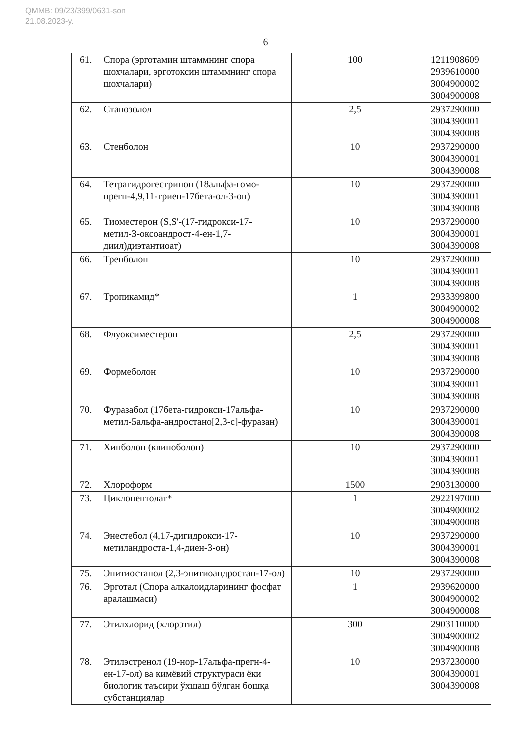QMMB: 09/23/399/0631-son
21.08.2023-y.
6
| 61. | Спора (эрготамин штаммнинг спора шохчалари, эрготоксин штаммнинг спора шохчалари) | 100 | 1211908609 2939610000 3004900002 3004900008 |
| 62. | Станозолол | 2,5 | 2937290000 3004390001 3004390008 |
| 63. | Стенболон | 10 | 2937290000 3004390001 3004390008 |
| 64. | Тетрагидрогестринон (18альфа-гомо-прегн-4,9,11-триен-17бета-ол-3-он) | 10 | 2937290000 3004390001 3004390008 |
| 65. | Тиоместерон (S,S'-(17-гидрокси-17-метил-3-оксоандрост-4-ен-1,7-диил)диэтантиоат) | 10 | 2937290000 3004390001 3004390008 |
| 66. | Тренболон | 10 | 2937290000 3004390001 3004390008 |
| 67. | Тропикамид* | 1 | 2933399800 3004900002 3004900008 |
| 68. | Флуоксиместерон | 2,5 | 2937290000 3004390001 3004390008 |
| 69. | Формеболон | 10 | 2937290000 3004390001 3004390008 |
| 70. | Фуразабол (17бета-гидрокси-17альфа-метил-5альфа-андростано[2,3-c]-фуразан) | 10 | 2937290000 3004390001 3004390008 |
| 71. | Хинболон (квиноболон) | 10 | 2937290000 3004390001 3004390008 |
| 72. | Хлороформ | 1500 | 2903130000 |
| 73. | Циклопентолат* | 1 | 2922197000 3004900002 3004900008 |
| 74. | Энестебол (4,17-дигидрокси-17-метиландроста-1,4-диен-3-он) | 10 | 2937290000 3004390001 3004390008 |
| 75. | Эпитиостанол (2,3-эпитиоандростан-17-ол) | 10 | 2937290000 |
| 76. | Эрготал (Спора алкалоидларининг фосфат аралашмаси) | 1 | 2939620000 3004900002 3004900008 |
| 77. | Этилхлорид (хлорэтил) | 300 | 2903110000 3004900002 3004900008 |
| 78. | Этилэстренол (19-нор-17альфа-прегн-4-ен-17-ол) ва кимёвий структураси ёки биологик таъсири ўхшаш бўлган бошқа субстанциялар | 10 | 2937230000 3004390001 3004390008 |